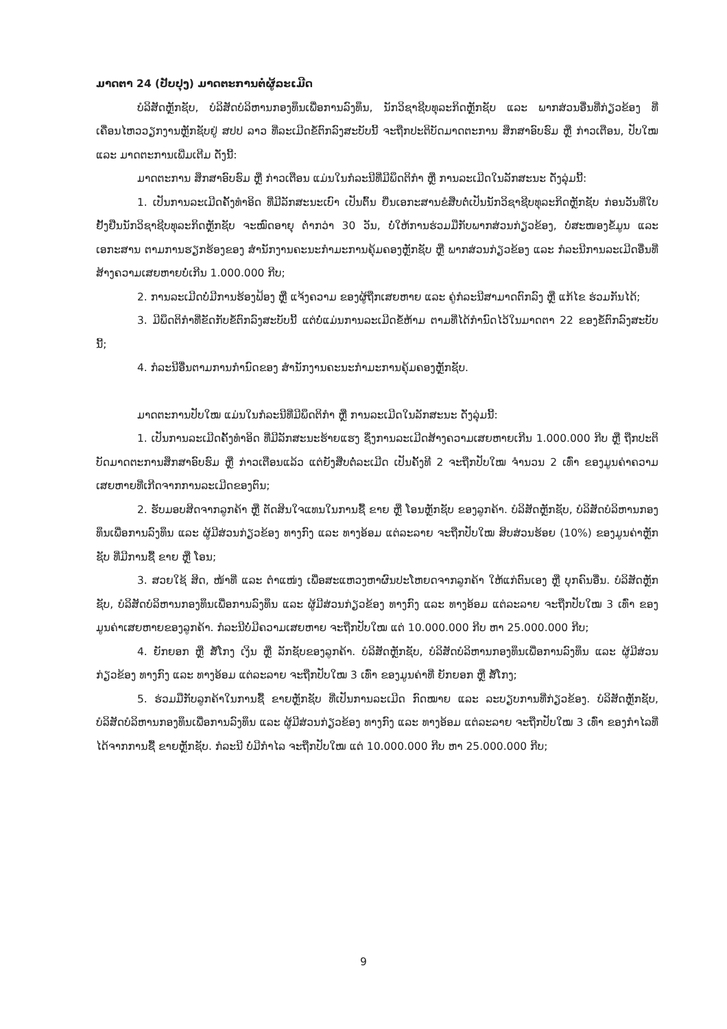ມາດຕາ 24 (ປັບປຸງ) ມາດຕະການຕໍ່ຜູ້ລະເມີດ
ບໍລິສັດຫຼັກຊັບ, ບໍລິສັດບໍລິຫານກອງທຶນເພື່ອການລົງທຶນ, ນັກວິຊາຊີບທຸລະກິດຫຼັກຊັບ ແລະ ພາກສ່ວນອື່ນທີ່ກ່ຽວຂ້ອງ ທີ່ເຄື່ອນໄຫວວຽກງານຫຼັກຊັບຢູ່ ສປປ ລາວ ທີ່ລະເມີດຂໍ້ຕົກລົງສະບັບນີ້ ຈະຖືກປະຕິບັດມາດຕະການ ສຶກສາອົບຮົມ ຫຼື ກ່າວເຕືອນ, ປັບໃໝ ແລະ ມາດຕະການເພີ່ມເຕີມ ດັ່ງນີ້:
ມາດຕະການ ສຶກສາອົບຮົມ ຫຼື ກ່າວເຕືອນ ແມ່ນໃນກໍລະນີທີ່ມີພຶດຕິກຳ ຫຼື ການລະເມີດໃນລັກສະນະ ດັ່ງລຸ່ມນີ້:
1. ເປັນການລະເມີດຄັ້ງທຳອິດ ທີ່ມີລັກສະນະເບົາ ເປັນຕົ້ນ ຍື່ນເອກະສານຂໍສືບຕໍ່ເປັນນັກວິຊາຊີບທຸລະກິດຫຼັກຊັບ ກ່ອນວັນທີ່ໃບຢັ້ງຢືນນັກວິຊາຊີບທຸລະກິດຫຼັກຊັບ ຈະໝົດອາຍຸ ຕໍ່າກວ່າ 30 ວັນ, ບໍ່ໃຫ້ການຮ່ວມມືກັບພາກສ່ວນກ່ຽວຂ້ອງ, ບໍ່ສະໜອງຂໍ້ມູນ ແລະ ເອກະສານ ຕາມການຮຽກຮ້ອງຂອງ ສຳນັກງານຄະນະກຳມະການຄຸ້ມຄອງຫຼັກຊັບ ຫຼື ພາກສ່ວນກ່ຽວຂ້ອງ ແລະ ກໍລະນີການລະເມີດອື່ນທີ່ສ້າງຄວາມເສຍຫາຍບໍ່ເກີນ 1.000.000 ກີບ;
2. ການລະເມີດບໍ່ມີການຮ້ອງຟ້ອງ ຫຼື ແຈ້ງຄວາມ ຂອງຜູ້ຖືກເສຍຫາຍ ແລະ ຄູ່ກໍລະນີສາມາດຕົກລົງ ຫຼື ແກ້ໄຂ ຮ່ວມກັນໄດ້;
3. ມີພຶດຕິກຳທີ່ຂັດກັບຂໍ້ຕົກລົງສະບັບນີ້ ແຕ່ບໍ່ແມ່ນການລະເມີດຂໍ້ຫ້າມ ຕາມທີ່ໄດ້ກຳນົດໄວ້ໃນມາດຕາ 22 ຂອງຂໍ້ຕົກລົງສະບັບນີ້;
4. ກໍລະນີອື່ນຕາມການກຳນົດຂອງ ສຳນັກງານຄະນະກຳມະການຄຸ້ມຄອງຫຼັກຊັບ.
ມາດຕະການປັບໃໝ ແມ່ນໃນກໍລະນີທີ່ມີພຶດຕິກຳ ຫຼື ການລະເມີດໃນລັກສະນະ ດັ່ງລຸ່ມນີ້:
1. ເປັນການລະເມີດຄັ້ງທຳອິດ ທີ່ມີລັກສະນະຮ້າຍແຮງ ຊຶ່ງການລະເມີດສ້າງຄວາມເສຍຫາຍເກີນ 1.000.000 ກີບ ຫຼື ຖືກປະຕິບັດມາດຕະການສຶກສາອົບຮົມ ຫຼື ກ່າວເຕືອນແລ້ວ ແຕ່ຍັງສືບຕໍ່ລະເມີດ ເປັນຄັ້ງທີ 2 ຈະຖືກປັບໃໝ ຈຳນວນ 2 ເທົ່າ ຂອງມູນຄ່າຄວາມເສຍຫາຍທີ່ເກີດຈາກການລະເມີດຂອງຕົນ;
2. ຮັບມອບສິດຈາກລູກຄ້າ ຫຼື ຕັດສິນໃຈແທນໃນການຊື້ ຂາຍ ຫຼື ໂອນຫຼັກຊັບ ຂອງລູກຄ້າ. ບໍລິສັດຫຼັກຊັບ, ບໍລິສັດບໍລິຫານກອງທຶນເພື່ອການລົງທຶນ ແລະ ຜູ້ມີສ່ວນກ່ຽວຂ້ອງ ທາງກົງ ແລະ ທາງອ້ອມ ແຕ່ລະລາຍ ຈະຖືກປັບໃໝ ສິບສ່ວນຮ້ອຍ (10%) ຂອງມູນຄ່າຫຼັກຊັບ ທີ່ມີການຊື້ ຂາຍ ຫຼື ໂອນ;
3. ສວຍໃຊ້ ສິດ, ໜ້າທີ່ ແລະ ຕຳແໜ່ງ ເພື່ອສະແຫວງຫາຜົນປະໂຫຍດຈາກລູກຄ້າ ໃຫ້ແກ່ຕົນເອງ ຫຼື ບຸກຄົນອື່ນ. ບໍລິສັດຫຼັກຊັບ, ບໍລິສັດບໍລິຫານກອງທຶນເພື່ອການລົງທຶນ ແລະ ຜູ້ມີສ່ວນກ່ຽວຂ້ອງ ທາງກົງ ແລະ ທາງອ້ອມ ແຕ່ລະລາຍ ຈະຖືກປັບໃໝ 3 ເທົ່າ ຂອງມູນຄ່າເສຍຫາຍຂອງລູກຄ້າ. ກໍລະນີບໍ່ມີຄວາມເສຍຫາຍ ຈະຖືກປັບໃໝ ແຕ່ 10.000.000 ກີບ ຫາ 25.000.000 ກີບ;
4. ຍັກຍອກ ຫຼື ສໍ້ໂກງ ເງິນ ຫຼື ລັກຊັບຂອງລູກຄ້າ. ບໍລິສັດຫຼັກຊັບ, ບໍລິສັດບໍລິຫານກອງທຶນເພື່ອການລົງທຶນ ແລະ ຜູ້ມີສ່ວນກ່ຽວຂ້ອງ ທາງກົງ ແລະ ທາງອ້ອມ ແຕ່ລະລາຍ ຈະຖືກປັບໃໝ 3 ເທົ່າ ຂອງມູນຄ່າທີ່ ຍັກຍອກ ຫຼື ສໍ້ໂກງ;
5. ຮ່ວມມືກັບລູກຄ້າໃນການຊື້ ຂາຍຫຼັກຊັບ ທີ່ເປັນການລະເມີດ ກົດໝາຍ ແລະ ລະບຽບການທີ່ກ່ຽວຂ້ອງ. ບໍລິສັດຫຼັກຊັບ, ບໍລິສັດບໍລິຫານກອງທຶນເພື່ອການລົງທຶນ ແລະ ຜູ້ມີສ່ວນກ່ຽວຂ້ອງ ທາງກົງ ແລະ ທາງອ້ອມ ແຕ່ລະລາຍ ຈະຖືກປັບໃໝ 3 ເທົ່າ ຂອງກຳໄລທີ່ໄດ້ຈາກການຊື້ ຂາຍຫຼັກຊັບ. ກໍລະນີ ບໍ່ມີກຳໄລ ຈະຖືກປັບໃໝ ແຕ່ 10.000.000 ກີບ ຫາ 25.000.000 ກີບ;
9